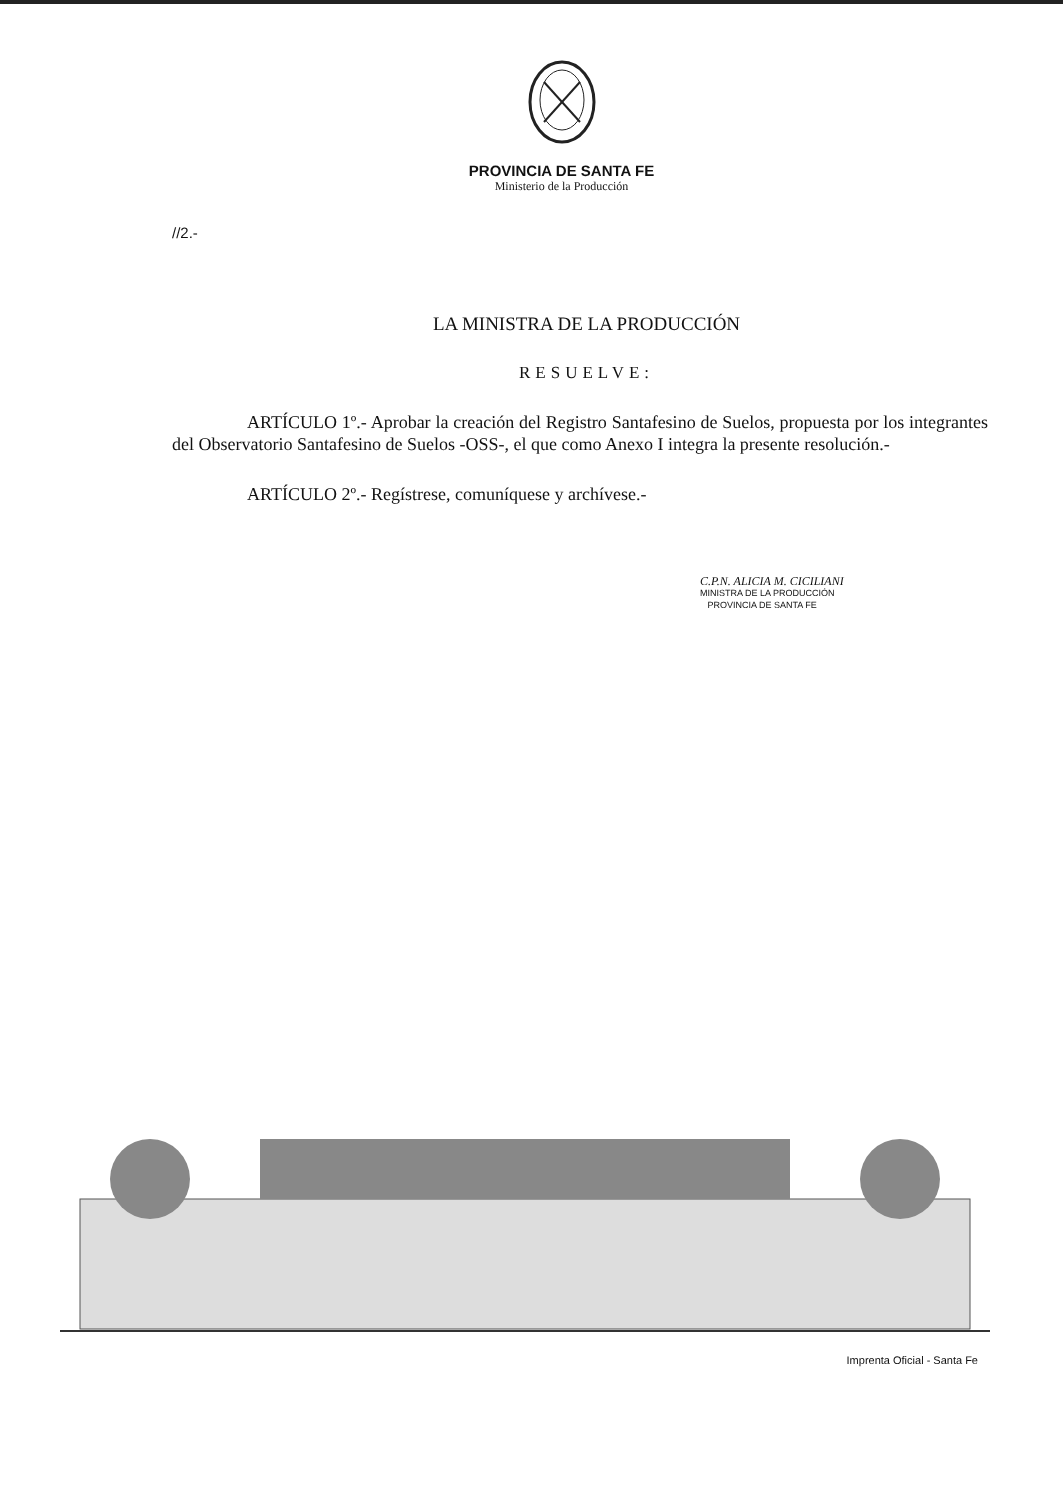PROVINCIA DE SANTA FE
Ministerio de la Producción
//2.-
LA MINISTRA DE LA PRODUCCIÓN
RESUELVE:
ARTÍCULO 1º.- Aprobar la creación del Registro Santafesino de Suelos, propuesta por los integrantes del Observatorio Santafesino de Suelos -OSS-, el que como Anexo I integra la presente resolución.-
ARTÍCULO 2º.- Regístrese, comuníquese y archívese.-
C.P.N. ALICIA M. CICILIANI
MINISTRA DE LA PRODUCCIÓN
PROVINCIA DE SANTA FE
Imprenta Oficial - Santa Fe